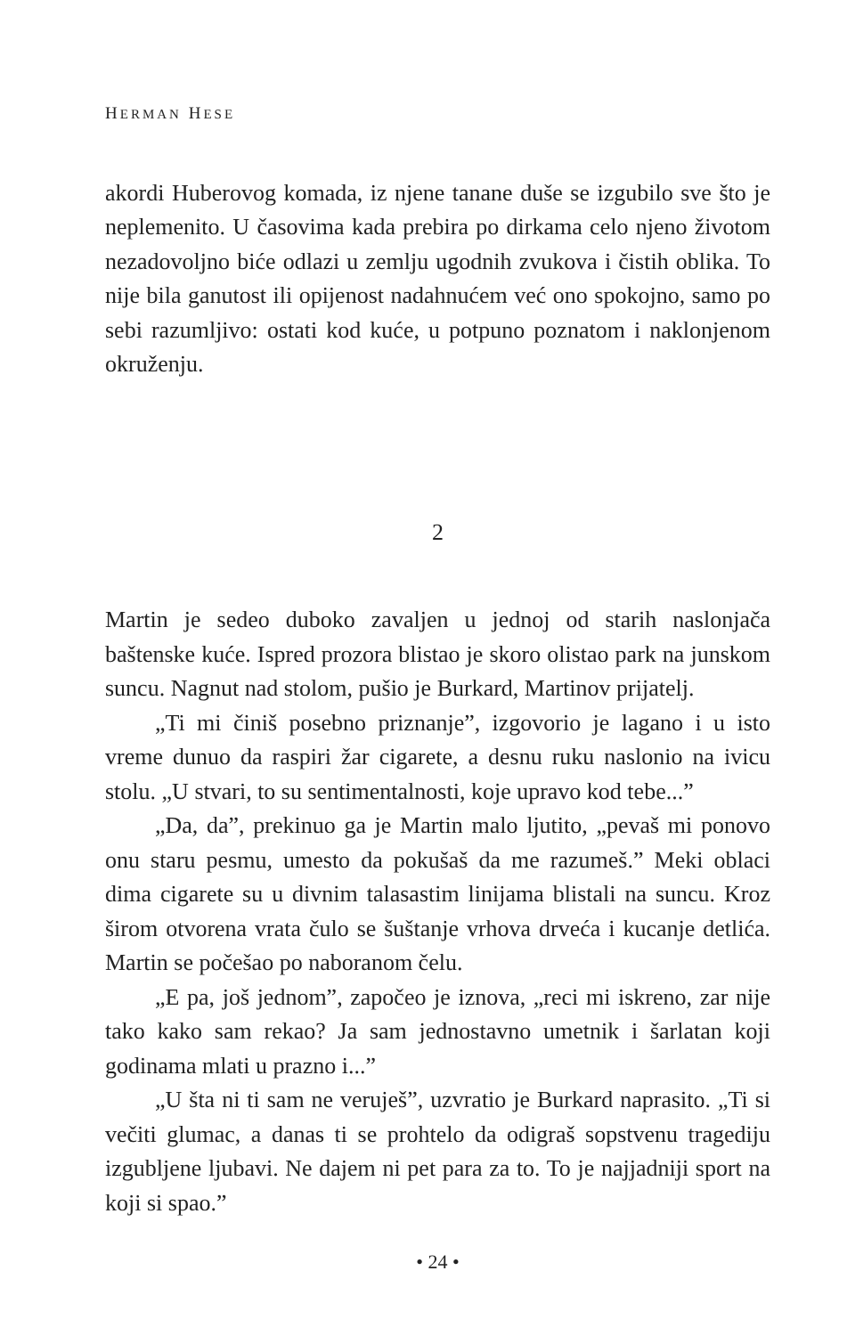HERMAN HESE
akordi Huberovog komada, iz njene tanane duše se izgubilo sve što je neplemenito. U časovima kada prebira po dirkama celo njeno životom nezadovoljno biće odlazi u zemlju ugodnih zvukova i čistih oblika. To nije bila ganutost ili opijenost nadahnućem već ono spokojno, samo po sebi razumljivo: ostati kod kuće, u potpuno poznatom i naklonjenom okruženju.
2
Martin je sedeo duboko zavaljen u jednoj od starih naslonjača baštenske kuće. Ispred prozora blistao je skoro olistao park na junskom suncu. Nagnut nad stolom, pušio je Burkard, Martinov prijatelj.
„Ti mi činiš posebno priznanje”, izgovorio je lagano i u isto vreme dunuo da raspiri žar cigarete, a desnu ruku naslonio na ivicu stolu. „U stvari, to su sentimentalnosti, koje upravo kod tebe...”
„Da, da”, prekinuo ga je Martin malo ljutito, „pevaš mi ponovo onu staru pesmu, umesto da pokušaš da me razumeš.” Meki oblaci dima cigarete su u divnim talasastim linijama blistali na suncu. Kroz širom otvorena vrata čulo se šuštanje vrhova drveća i kucanje detlića. Martin se počešao po naboranom čelu.
„E pa, još jednom”, započeo je iznova, „reci mi iskreno, zar nije tako kako sam rekao? Ja sam jednostavno umetnik i šarlatan koji godinama mlati u prazno i...”
„U šta ni ti sam ne veruješ”, uzvratio je Burkard naprasito. „Ti si večiti glumac, a danas ti se prohtelo da odigraš sopstvenu tragediju izgubljene ljubavi. Ne dajem ni pet para za to. To je najjadniji sport na koji si spao.”
• 24 •